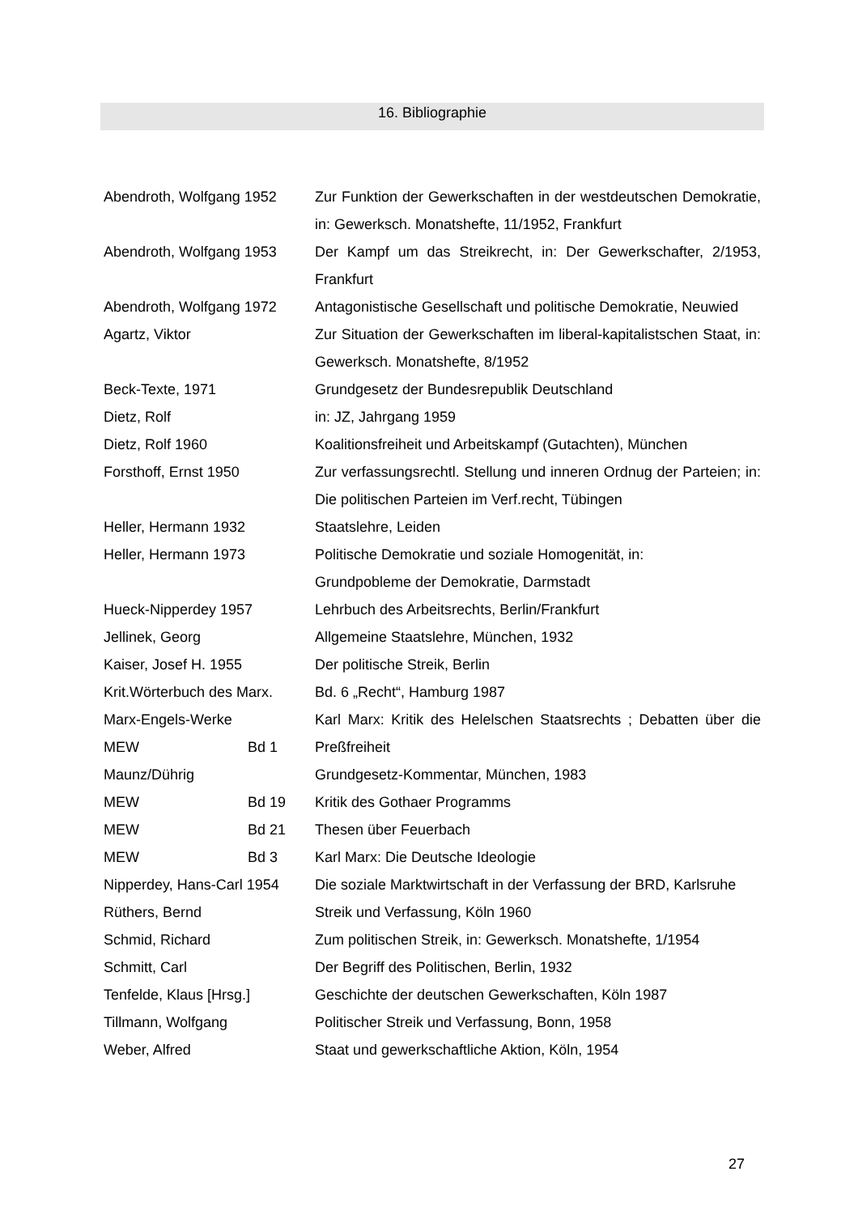16. Bibliographie
| Abendroth, Wolfgang 1952 | | Zur Funktion der Gewerkschaften in der westdeutschen Demokratie, in: Gewerksch. Monatshefte, 11/1952, Frankfurt |
| Abendroth, Wolfgang 1953 | | Der Kampf um das Streikrecht, in: Der Gewerkschafter, 2/1953, Frankfurt |
| Abendroth, Wolfgang 1972 | | Antagonistische Gesellschaft und politische Demokratie, Neuwied |
| Agartz, Viktor | | Zur Situation der Gewerkschaften im liberal-kapitalistschen Staat, in: Gewerksch. Monatshefte, 8/1952 |
| Beck-Texte, 1971 | | Grundgesetz der Bundesrepublik Deutschland |
| Dietz, Rolf | | in: JZ, Jahrgang 1959 |
| Dietz, Rolf 1960 | | Koalitionsfreiheit und Arbeitskampf (Gutachten), München |
| Forsthoff, Ernst 1950 | | Zur verfassungsrechtl. Stellung und inneren Ordnug der Parteien; in: Die politischen Parteien im Verf.recht, Tübingen |
| Heller, Hermann 1932 | | Staatslehre, Leiden |
| Heller, Hermann 1973 | | Politische Demokratie und soziale Homogenität, in: Grundpobleme der Demokratie, Darmstadt |
| Hueck-Nipperdey 1957 | | Lehrbuch des Arbeitsrechts, Berlin/Frankfurt |
| Jellinek, Georg | | Allgemeine Staatslehre, München, 1932 |
| Kaiser, Josef H. 1955 | | Der politische Streik, Berlin |
| Krit.Wörterbuch des Marx. | | Bd. 6 „Recht“, Hamburg 1987 |
| Marx-Engels-Werke MEW | Bd 1 | Karl Marx: Kritik des Helelschen Staatsrechts ; Debatten über die Preßfreiheit |
| Maunz/Dührig | | Grundgesetz-Kommentar, München, 1983 |
| MEW | Bd 19 | Kritik des Gothaer Programms |
| MEW | Bd 21 | Thesen über Feuerbach |
| MEW | Bd 3 | Karl Marx: Die Deutsche Ideologie |
| Nipperdey, Hans-Carl 1954 | | Die soziale Marktwirtschaft in der Verfassung der BRD, Karlsruhe |
| Rüthers, Bernd | | Streik und Verfassung, Köln 1960 |
| Schmid, Richard | | Zum politischen Streik, in: Gewerksch. Monatshefte, 1/1954 |
| Schmitt, Carl | | Der Begriff des Politischen, Berlin, 1932 |
| Tenfelde, Klaus [Hrsg.] | | Geschichte der deutschen Gewerkschaften, Köln 1987 |
| Tillmann, Wolfgang | | Politischer Streik und Verfassung, Bonn, 1958 |
| Weber, Alfred | | Staat und gewerkschaftliche Aktion, Köln, 1954 |
27